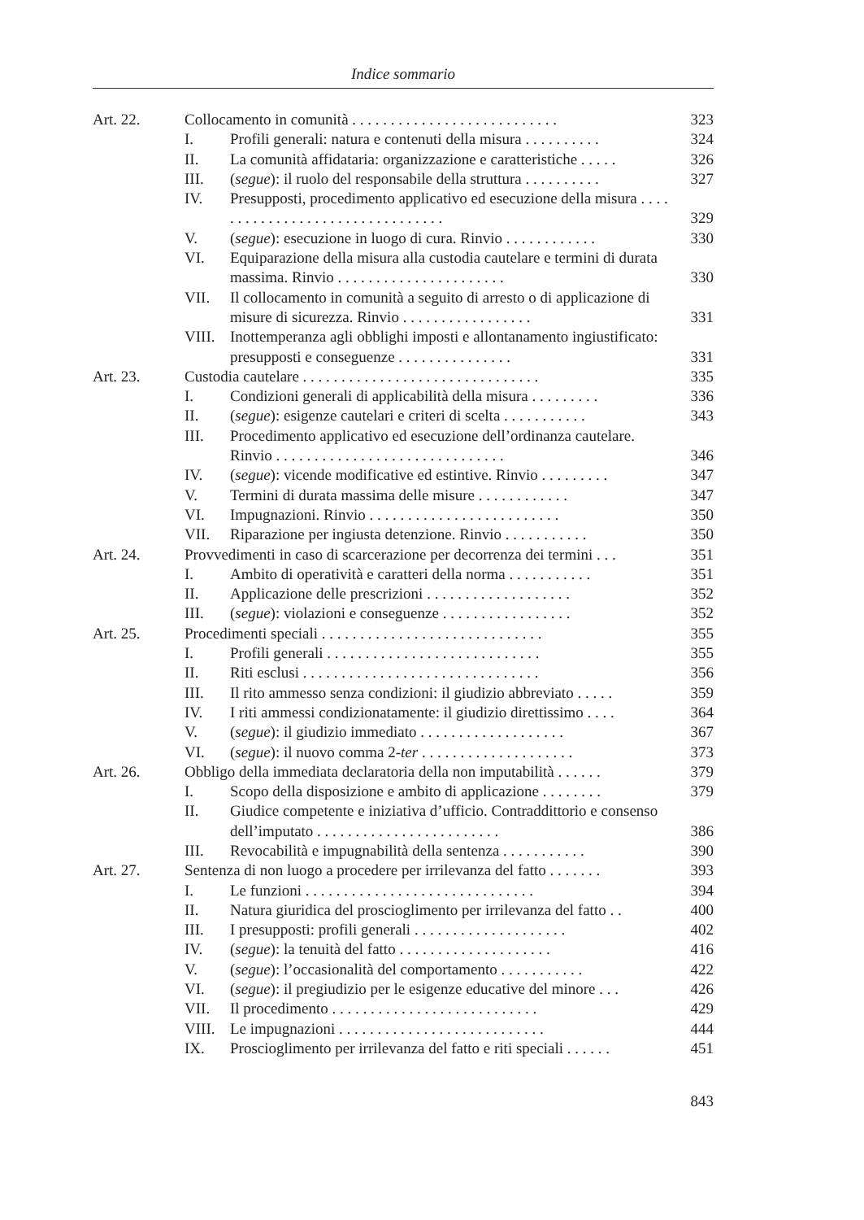Indice sommario
| Art. 22. | Collocamento in comunità . . . . . . . . . . . . . . . . . . . . . . . . . . . | | 323 |
| | I. | Profili generali: natura e contenuti della misura . . . . . . . . . . | 324 |
| | II. | La comunità affidataria: organizzazione e caratteristiche . . . . . | 326 |
| | III. | ( segue ): il ruolo del responsabile della struttura . . . . . . . . . . | 327 |
| | IV. | Presupposti, procedimento applicativo ed esecuzione della misura . . . . . . . . . . . . . . . . . . . . . . . . . . . . . . . . | 329 |
| | V. | ( segue ): esecuzione in luogo di cura. Rinvio . . . . . . . . . . . . | 330 |
| | VI. | Equiparazione della misura alla custodia cautelare e termini di durata massima. Rinvio . . . . . . . . . . . . . . . . . . . . . . | 330 |
| | VII. | Il collocamento in comunità a seguito di arresto o di applicazione di misure di sicurezza. Rinvio . . . . . . . . . . . . . . . . . | 331 |
| | VIII. | Inottemperanza agli obblighi imposti e allontanamento ingiustificato: presupposti e conseguenze . . . . . . . . . . . . . . . | 331 |
| Art. 23. | Custodia cautelare . . . . . . . . . . . . . . . . . . . . . . . . . . . . . . . | | 335 |
| | I. | Condizioni generali di applicabilità della misura . . . . . . . . . | 336 |
| | II. | ( segue ): esigenze cautelari e criteri di scelta . . . . . . . . . . . | 343 |
| | III. | Procedimento applicativo ed esecuzione dell’ordinanza cautelare. Rinvio . . . . . . . . . . . . . . . . . . . . . . . . . . . . . . | 346 |
| | IV. | ( segue ): vicende modificative ed estintive. Rinvio . . . . . . . . . | 347 |
| | V. | Termini di durata massima delle misure . . . . . . . . . . . . | 347 |
| | VI. | Impugnazioni. Rinvio . . . . . . . . . . . . . . . . . . . . . . . . . | 350 |
| | VII. | Riparazione per ingiusta detenzione. Rinvio . . . . . . . . . . . | 350 |
| Art. 24. | Provvedimenti in caso di scarcerazione per decorrenza dei termini . . . | | 351 |
| | I. | Ambito di operatività e caratteri della norma . . . . . . . . . . . | 351 |
| | II. | Applicazione delle prescrizioni . . . . . . . . . . . . . . . . . . . | 352 |
| | III. | ( segue ): violazioni e conseguenze . . . . . . . . . . . . . . . . . | 352 |
| Art. 25. | Procedimenti speciali . . . . . . . . . . . . . . . . . . . . . . . . . . . . . | | 355 |
| | I. | Profili generali . . . . . . . . . . . . . . . . . . . . . . . . . . . . | 355 |
| | II. | Riti esclusi . . . . . . . . . . . . . . . . . . . . . . . . . . . . . . . | 356 |
| | III. | Il rito ammesso senza condizioni: il giudizio abbreviato . . . . . | 359 |
| | IV. | I riti ammessi condizionatamente: il giudizio direttissimo . . . . | 364 |
| | V. | ( segue ): il giudizio immediato . . . . . . . . . . . . . . . . . . . | 367 |
| | VI. | ( segue ): il nuovo comma 2- ter . . . . . . . . . . . . . . . . . . . . | 373 |
| Art. 26. | Obbligo della immediata declaratoria della non imputabilità . . . . . . | | 379 |
| | I. | Scopo della disposizione e ambito di applicazione . . . . . . . . | 379 |
| | II. | Giudice competente e iniziativa d’ufficio. Contraddittorio e consenso dell’imputato . . . . . . . . . . . . . . . . . . . . . . . . | 386 |
| | III. | Revocabilità e impugnabilità della sentenza . . . . . . . . . . . | 390 |
| Art. 27. | Sentenza di non luogo a procedere per irrilevanza del fatto . . . . . . . | | 393 |
| | I. | Le funzioni . . . . . . . . . . . . . . . . . . . . . . . . . . . . . . | 394 |
| | II. | Natura giuridica del proscioglimento per irrilevanza del fatto . . | 400 |
| | III. | I presupposti: profili generali . . . . . . . . . . . . . . . . . . . . | 402 |
| | IV. | ( segue ): la tenuità del fatto . . . . . . . . . . . . . . . . . . . . | 416 |
| | V. | ( segue ): l’occasionalità del comportamento . . . . . . . . . . . | 422 |
| | VI. | ( segue ): il pregiudizio per le esigenze educative del minore . . . | 426 |
| | VII. | Il procedimento . . . . . . . . . . . . . . . . . . . . . . . . . . . | 429 |
| | VIII. | Le impugnazioni . . . . . . . . . . . . . . . . . . . . . . . . . . . | 444 |
| | IX. | Proscioglimento per irrilevanza del fatto e riti speciali . . . . . . | 451 |
843